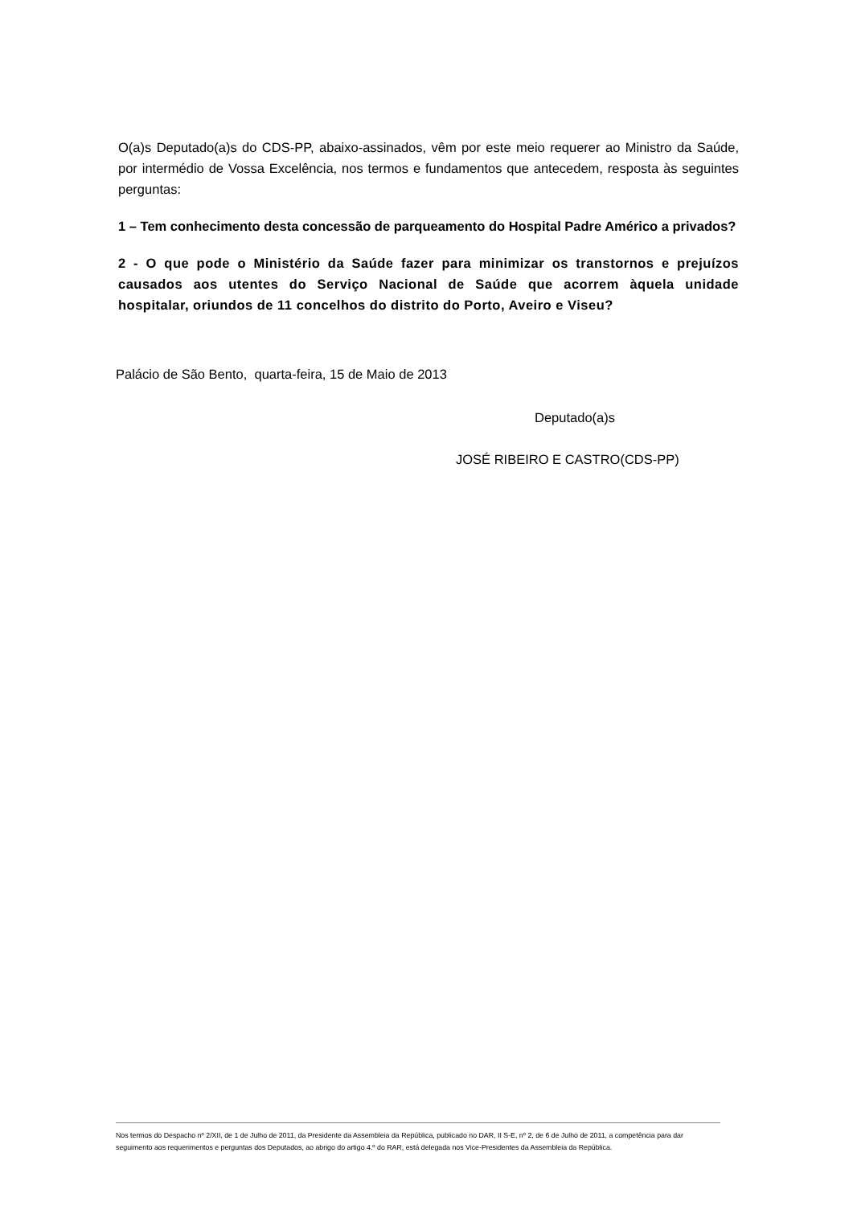O(a)s Deputado(a)s do CDS-PP, abaixo-assinados, vêm por este meio requerer ao Ministro da Saúde, por intermédio de Vossa Excelência, nos termos e fundamentos que antecedem, resposta às seguintes perguntas:
1 – Tem conhecimento desta concessão de parqueamento do Hospital Padre Américo a privados?
2 - O que pode o Ministério da Saúde fazer para minimizar os transtornos e prejuízos causados aos utentes do Serviço Nacional de Saúde que acorrem àquela unidade hospitalar, oriundos de 11 concelhos do distrito do Porto, Aveiro e Viseu?
Palácio de São Bento, quarta-feira, 15 de Maio de 2013
Deputado(a)s
JOSÉ RIBEIRO E CASTRO(CDS-PP)
Nos termos do Despacho nº 2/XII, de 1 de Julho de 2011, da Presidente da Assembleia da República, publicado no DAR, II S-E, nº 2, de 6 de Julho de 2011, a competência para dar seguimento aos requerimentos e perguntas dos Deputados, ao abrigo do artigo 4.º do RAR, está delegada nos Vice-Presidentes da Assembleia da República.